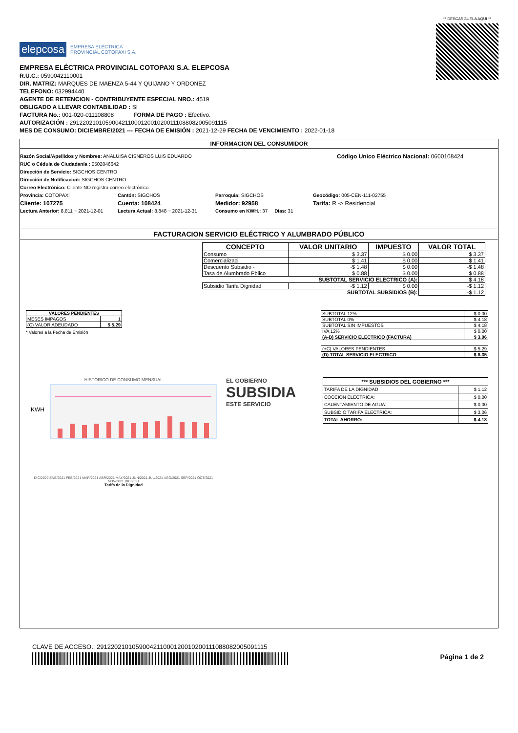elepcosa
EMPRESA ELÉCTRICA
PROVINCIAL COTOPAXI S.A.
** DESCARGUELA AQUI **
EMPRESA ELÉCTRICA PROVINCIAL COTOPAXI S.A. ELEPCOSA
R.U.C.: 0590042110001
DIR. MATRIZ: MARQUES DE MAENZA 5-44 Y QUIJANO Y ORDONEZ
TELEFONO: 032994440
AGENTE DE RETENCION - CONTRIBUYENTE ESPECIAL NRO.: 4519
OBLIGADO A LLEVAR CONTABILIDAD : SI
FACTURA No.: 001-020-011108808 FORMA DE PAGO : Efectivo.
AUTORIZACIÓN : 2912202101059004211000120010200111088082005091115
MES DE CONSUMO: DICIEMBRE/2021 --- FECHA DE EMISIÓN : 2021-12-29 FECHA DE VENCIMIENTO : 2022-01-18
INFORMACION DEL CONSUMIDOR
Código Unico Eléctrico Nacional: 0600108424
Razón Social/Apellidos y Nombres: ANALUISA CISNEROS LUIS EDUARDO
RUC o Cédula de Ciudadanía : 0502046642
Dirección de Servicio: SIGCHOS CENTRO
Dirección de Notificacion: SIGCHOS CENTRO
Correo Electrónico: Cliente NO registra correo electrónico
Provincia: COTOPAXI Cantón: SIGCHOS Parroquia: SIGCHOS Geocódigo: 005-CEN-111-02755
Cliente: 107275 Cuenta: 108424 Medidor: 92958 Tarifa: R -> Residencial
Lectura Anterior: 8,811 ~ 2021-12-01
Lectura Actual: 8,848 ~ 2021-12-31
Consumo en KWH.: 37 Días: 31
FACTURACION SERVICIO ELÉCTRICO Y ALUMBRADO PÚBLICO
| CONCEPTO | VALOR UNITARIO | IMPUESTO | VALOR TOTAL |
| --- | --- | --- | --- |
| Consumo | $ 3.37 | $ 0.00 | $ 3.37 |
| Comercializaci | $ 1.41 | $ 0.00 | $ 1.41 |
| Descuento Subsidio - | -$ 1.48 | $ 0.00 | -$ 1.48 |
| Tasa de Alumbrado Pblico | $ 0.88 | $ 0.00 | $ 0.88 |
| SUBTOTAL SERVICIO ELECTRICO (A): | | | $ 4.18 |
| Subsidio Tarifa Dignidad | -$ 1.12 | $ 0.00 | -$ 1.12 |
| SUBTOTAL SUBSIDIOS (B): | | | -$ 1.12 |
| VALORES PENDIENTES | |
| --- | --- |
| MESES IMPAGOS | 1 |
| (C) VALOR ADEUDADO | $ 5.29 |
* Valores a la Fecha de Emisión
| SUBTOTAL 12% | $ 0.00 |
| SUBTOTAL 0% | $ 4.18 |
| SUBTOTAL SIN IMPUESTOS | $ 4.18 |
| IVA 12% | $ 0.00 |
| (A-B) SERVICIO ELECTRICO (FACTURA) | $ 3.06 |
| (+C) VALORES PENDIENTES | $ 5.29 |
| (D) TOTAL SERVICIO ELECTRICO | $ 8.35 |
HISTORICO DE CONSUMO MENSUAL
KWH
DIC/2020 ENE/2021 FEB/2021 MAR/2021 ABR/2021 MAY/2021 JUN/2021 JUL/2021 AGO/2021 SEP/2021 OCT/2021 NOV/2021 DIC/2021
Tarifa de la Dignidad
EL GOBIERNO
SUBSIDIA
ESTE SERVICIO
| *** SUBSIDIOS DEL GOBIERNO *** | |
| --- | --- |
| TARIFA DE LA DIGNIDAD | $ 1.12 |
| COCCION ELECTRICA: | $ 0.00 |
| CALENTAMIENTO DE AGUA: | $ 0.00 |
| SUBSIDIO TARIFA ELECTRICA: | $ 3.06 |
| TOTAL AHORRO: | $ 4.18 |
CLAVE DE ACCESO.: 2912202101059004211000120010200111088082005091115
Página 1 de 2